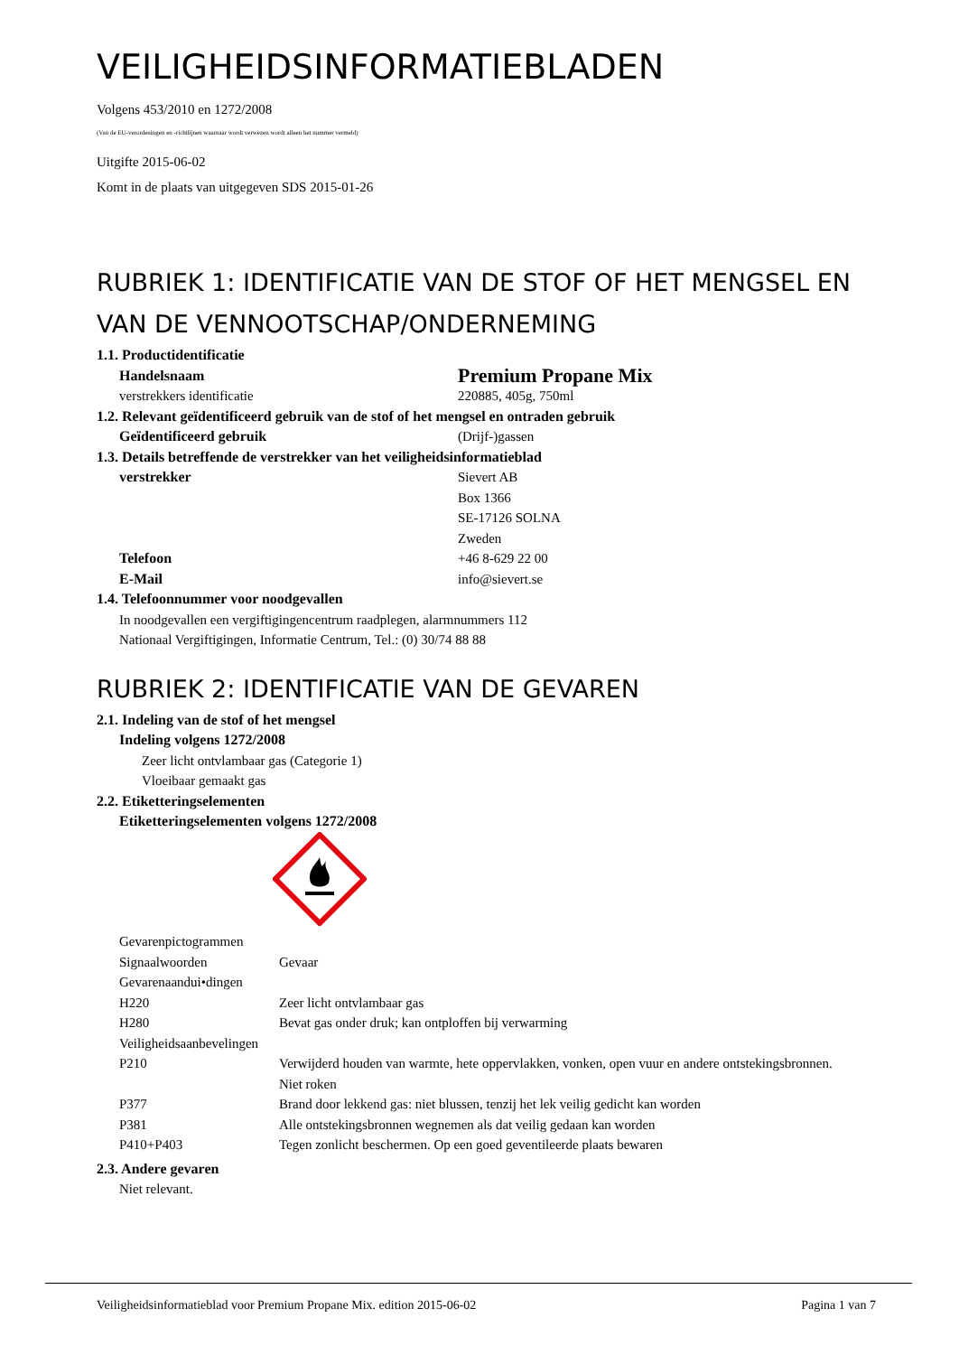VEILIGHEIDSINFORMATIEBLADEN
Volgens 453/2010 en 1272/2008
(Van de EU-verordeningen en -richtlijnen waarnaar wordt verwezen wordt alleen het nummer vermeld)
Uitgifte 2015-06-02
Komt in de plaats van uitgegeven SDS 2015-01-26
RUBRIEK 1: IDENTIFICATIE VAN DE STOF OF HET MENGSEL EN VAN DE VENNOOTSCHAP/ONDERNEMING
| 1.1. Productidentificatie | |
| Handelsnaam | Premium Propane Mix |
| verstrekkers identificatie | 220885, 405g, 750ml |
| 1.2. Relevant geïdentificeerd gebruik van de stof of het mengsel en ontraden gebruik | |
| Geïdentificeerd gebruik | (Drijf-)gassen |
| 1.3. Details betreffende de verstrekker van het veiligheidsinformatieblad | |
| verstrekker | Sievert AB Box 1366 SE-17126 SOLNA Zweden |
| Telefoon | +46 8-629 22 00 |
| E-Mail | info@sievert.se |
| 1.4. Telefoonnummer voor noodgevallen | |
| In noodgevallen een vergiftigingencentrum raadplegen, alarmnummers 112 Nationaal Vergiftigingen, Informatie Centrum, Tel.: (0) 30/74 88 88 | |
RUBRIEK 2: IDENTIFICATIE VAN DE GEVAREN
| 2.1. Indeling van de stof of het mengsel | |
| Indeling volgens 1272/2008 | |
| Zeer licht ontvlambaar gas (Categorie 1) Vloeibaar gemaakt gas | |
| 2.2. Etiketteringselementen | |
| Etiketteringselementen volgens 1272/2008 | |
| Gevarenpictogrammen | |
| Signaalwoorden | Gevaar |
| Gevarenaandui•dingen | |
| H220 | Zeer licht ontvlambaar gas |
| H280 | Bevat gas onder druk; kan ontploffen bij verwarming |
| Veiligheidsaanbevelingen | |
| P210 | Verwijderd houden van warmte, hete oppervlakken, vonken, open vuur en andere ontstekingsbronnen. Niet roken |
| P377 | Brand door lekkend gas: niet blussen, tenzij het lek veilig gedicht kan worden |
| P381 | Alle ontstekingsbronnen wegnemen als dat veilig gedaan kan worden |
| P410+P403 | Tegen zonlicht beschermen. Op een goed geventileerde plaats bewaren |
| 2.3. Andere gevaren | |
| Niet relevant. | |
Veiligheidsinformatieblad voor Premium Propane Mix. edition 2015-06-02 Pagina 1 van 7